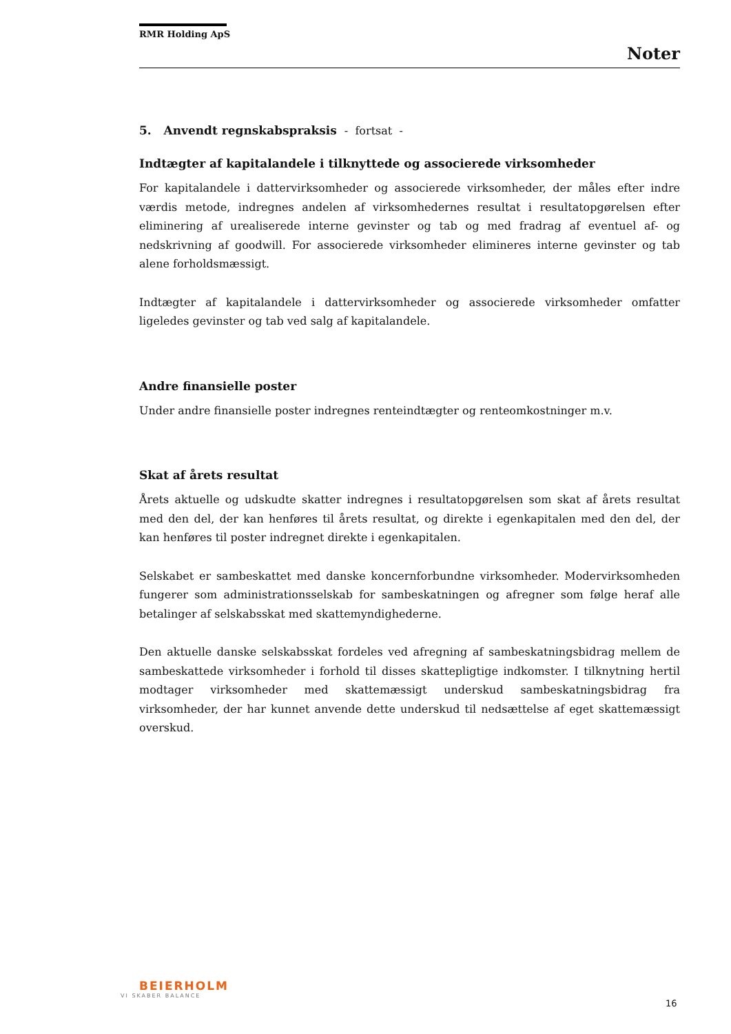RMR Holding ApS
Noter
5. Anvendt regnskabspraksis - fortsat -
Indtægter af kapitalandele i tilknyttede og associerede virksomheder
For kapitalandele i dattervirksomheder og associerede virksomheder, der måles efter indre værdis metode, indregnes andelen af virksomhedernes resultat i resultatopgørelsen efter eliminering af urealiserede interne gevinster og tab og med fradrag af eventuel af- og nedskrivning af goodwill. For associerede virksomheder elimineres interne gevinster og tab alene forholdsmæssigt.
Indtægter af kapitalandele i dattervirksomheder og associerede virksomheder omfatter ligeledes gevinster og tab ved salg af kapitalandele.
Andre finansielle poster
Under andre finansielle poster indregnes renteindtægter og renteomkostninger m.v.
Skat af årets resultat
Årets aktuelle og udskudte skatter indregnes i resultatopgørelsen som skat af årets resultat med den del, der kan henføres til årets resultat, og direkte i egenkapitalen med den del, der kan henføres til poster indregnet direkte i egenkapitalen.
Selskabet er sambeskattet med danske koncernforbundne virksomheder. Modervirksomheden fungerer som administrationsselskab for sambeskatningen og afregner som følge heraf alle betalinger af selskabsskat med skattemyndighederne.
Den aktuelle danske selskabsskat fordeles ved afregning af sambeskatningsbidrag mellem de sambeskattede virksomheder i forhold til disses skattepligtige indkomster. I tilknytning hertil modtager virksomheder med skattemæssigt underskud sambeskatningsbidrag fra virksomheder, der har kunnet anvende dette underskud til nedsættelse af eget skattemæssigt overskud.
BEIERHOLM
VI SKABER BALANCE
16